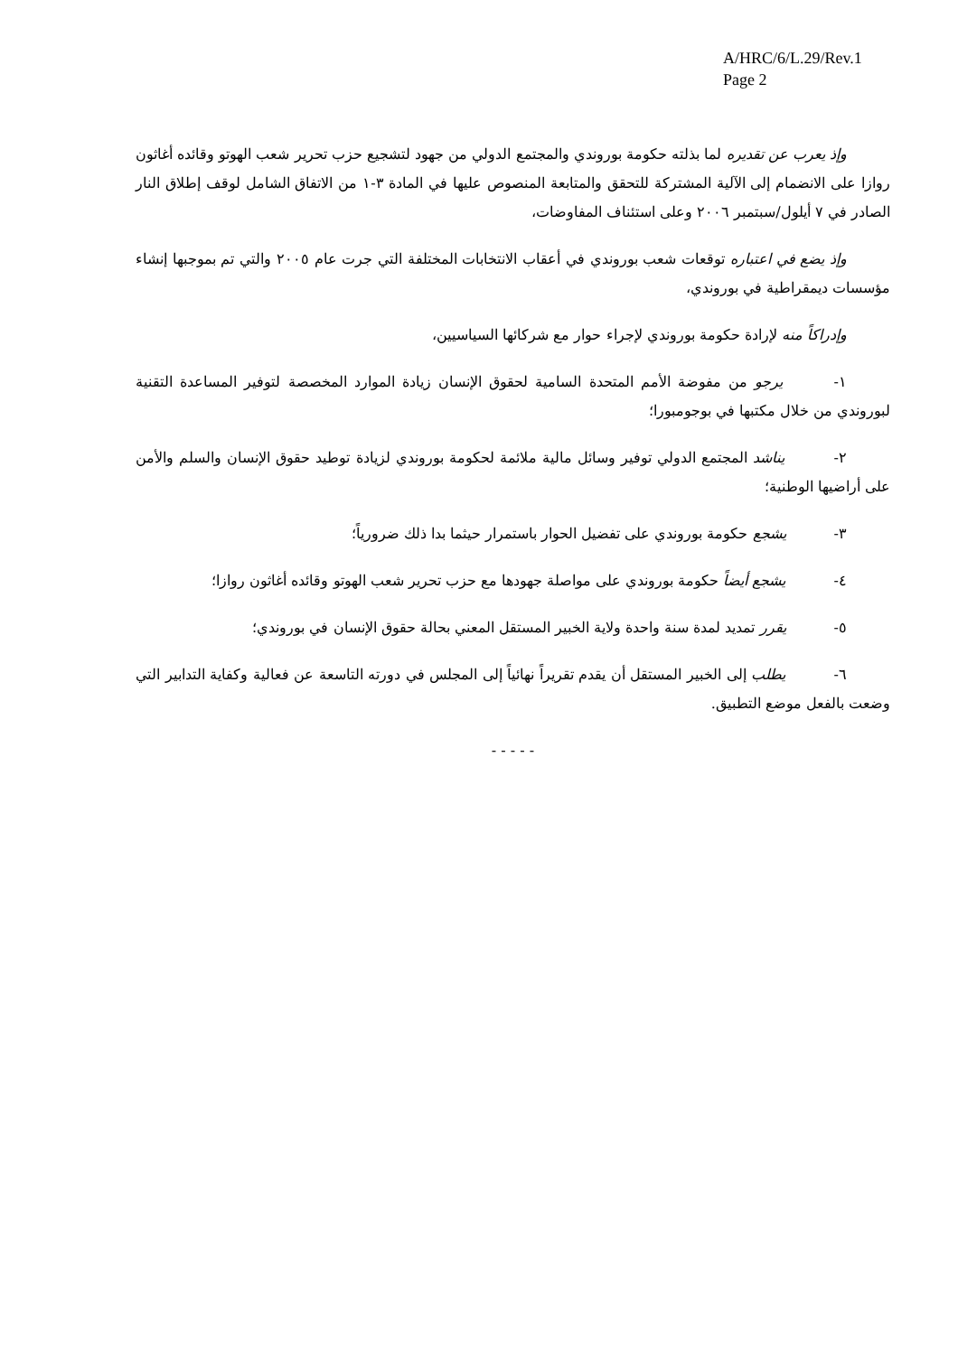A/HRC/6/L.29/Rev.1
Page 2
وإذ يعرب عن تقديره لما بذلته حكومة بوروندي والمجتمع الدولي من جهود لتشجيع حزب تحرير شعب الهوتو وقائده أغاثون روازا على الانضمام إلى الآلية المشتركة للتحقق والمتابعة المنصوص عليها في المادة ٣-١ من الاتفاق الشامل لوقف إطلاق النار الصادر في ٧ أيلول/سبتمبر ٢٠٠٦ وعلى استئناف المفاوضات،
وإذ يضع في اعتباره توقعات شعب بوروندي في أعقاب الانتخابات المختلفة التي جرت عام ٢٠٠٥ والتي تم بموجبها إنشاء مؤسسات ديمقراطية في بوروندي،
وإدراكاً منه لإرادة حكومة بوروندي لإجراء حوار مع شركائها السياسيين،
١- يرجو من مفوضة الأمم المتحدة السامية لحقوق الإنسان زيادة الموارد المخصصة لتوفير المساعدة التقنية لبوروندي من خلال مكتبها في بوجومبورا؛
٢- يناشد المجتمع الدولي توفير وسائل مالية ملائمة لحكومة بوروندي لزيادة توطيد حقوق الإنسان والسلم والأمن على أراضيها الوطنية؛
٣- يشجع حكومة بوروندي على تفضيل الحوار باستمرار حيثما بدا ذلك ضرورياً؛
٤- يشجع أيضاً حكومة بوروندي على مواصلة جهودها مع حزب تحرير شعب الهوتو وقائده أغاثون روازا؛
٥- يقرر تمديد لمدة سنة واحدة ولاية الخبير المستقل المعني بحالة حقوق الإنسان في بوروندي؛
٦- يطلب إلى الخبير المستقل أن يقدم تقريراً نهائياً إلى المجلس في دورته التاسعة عن فعالية وكفاية التدابير التي وضعت بالفعل موضع التطبيق.
- - - - -